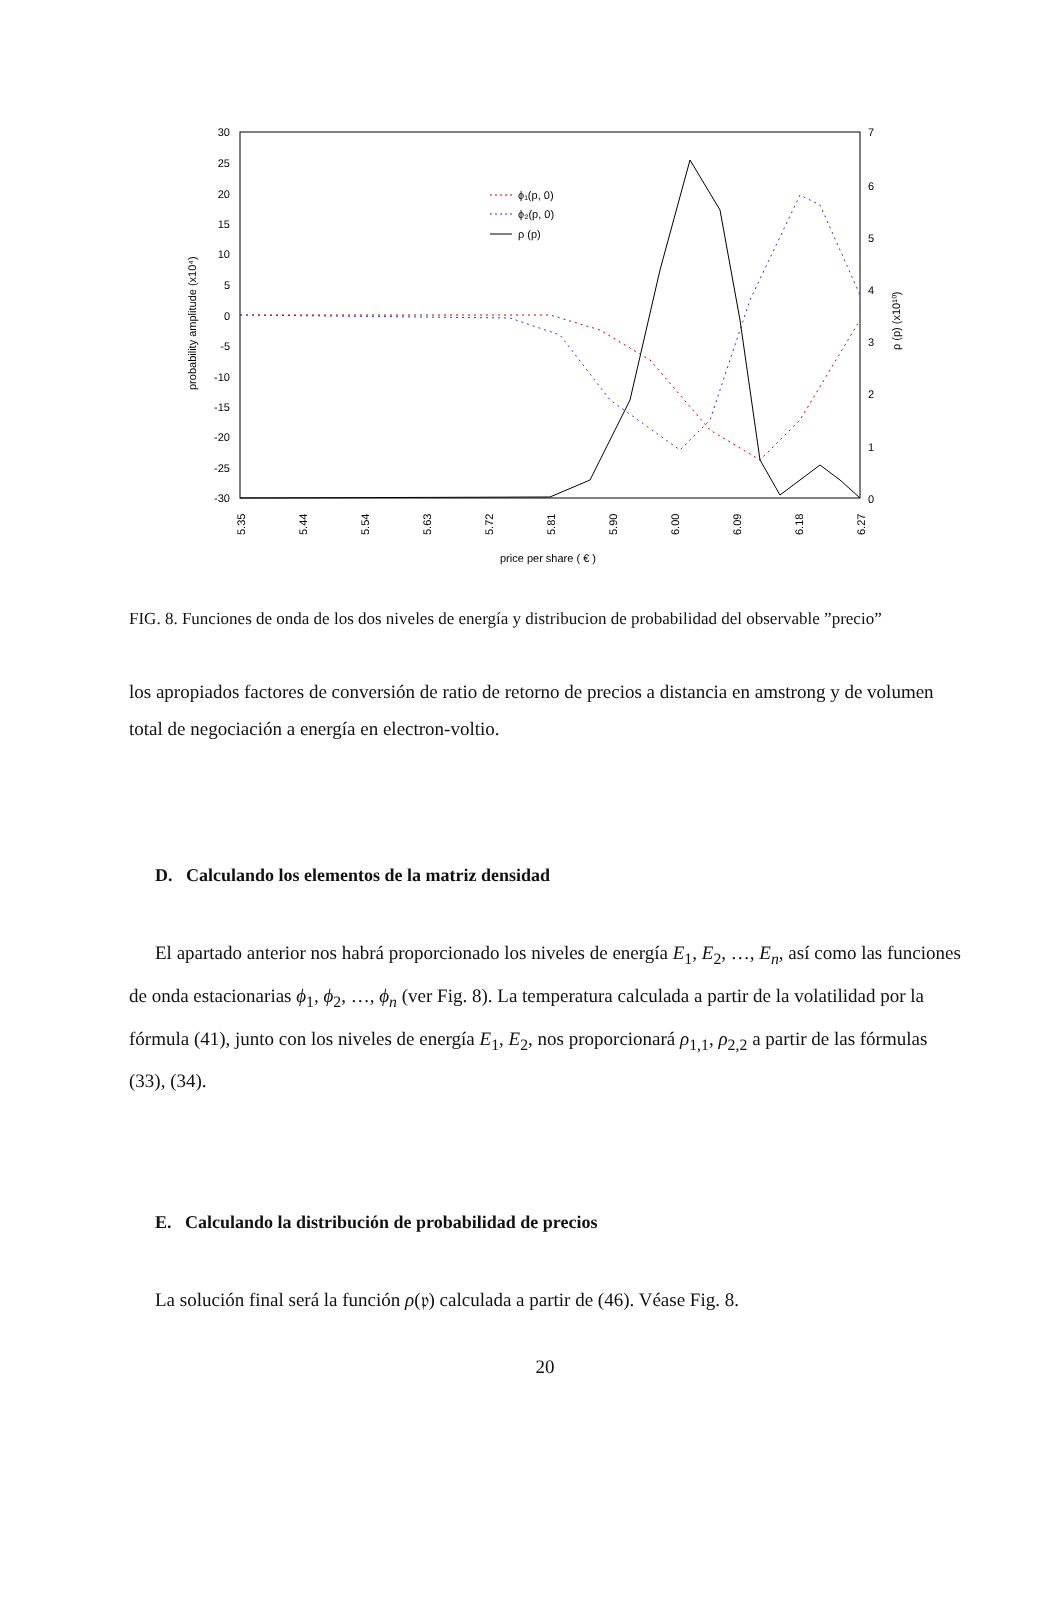30
25
20
15
10
5
0
-5
-10
-15
-20
-25
-30
7
6
5
4
3
2
1
0
probability amplitude (x10⁴)
ρ (p) (x10¹⁰)
5.35
5.44
5.54
5.63
5.72
5.81
5.90
6.00
6.09
6.18
6.27
price per share ( € )
ϕ₁(p, 0)
ϕ₂(p, 0)
ρ (p)
FIG. 8. Funciones de onda de los dos niveles de energía y distribucion de probabilidad del observable ”precio”
los apropiados factores de conversión de ratio de retorno de precios a distancia en amstrong y de volumen total de negociación a energía en electron-voltio.
D. Calculando los elementos de la matriz densidad
El apartado anterior nos habrá proporcionado los niveles de energía E<sub>1</sub>, E<sub>2</sub>, …, E<sub>n</sub>, así como las funciones de onda estacionarias ϕ<sub>1</sub>, ϕ<sub>2</sub>, …, ϕ<sub>n</sub> (ver Fig. 8). La temperatura calculada a partir de la volatilidad por la fórmula (41), junto con los niveles de energía E<sub>1</sub>, E<sub>2</sub>, nos proporcionará ρ<sub>1,1</sub>, ρ<sub>2,2</sub> a partir de las fórmulas (33), (34).
E. Calculando la distribución de probabilidad de precios
La solución final será la función ρ(𝔭) calculada a partir de (46). Véase Fig. 8.
20